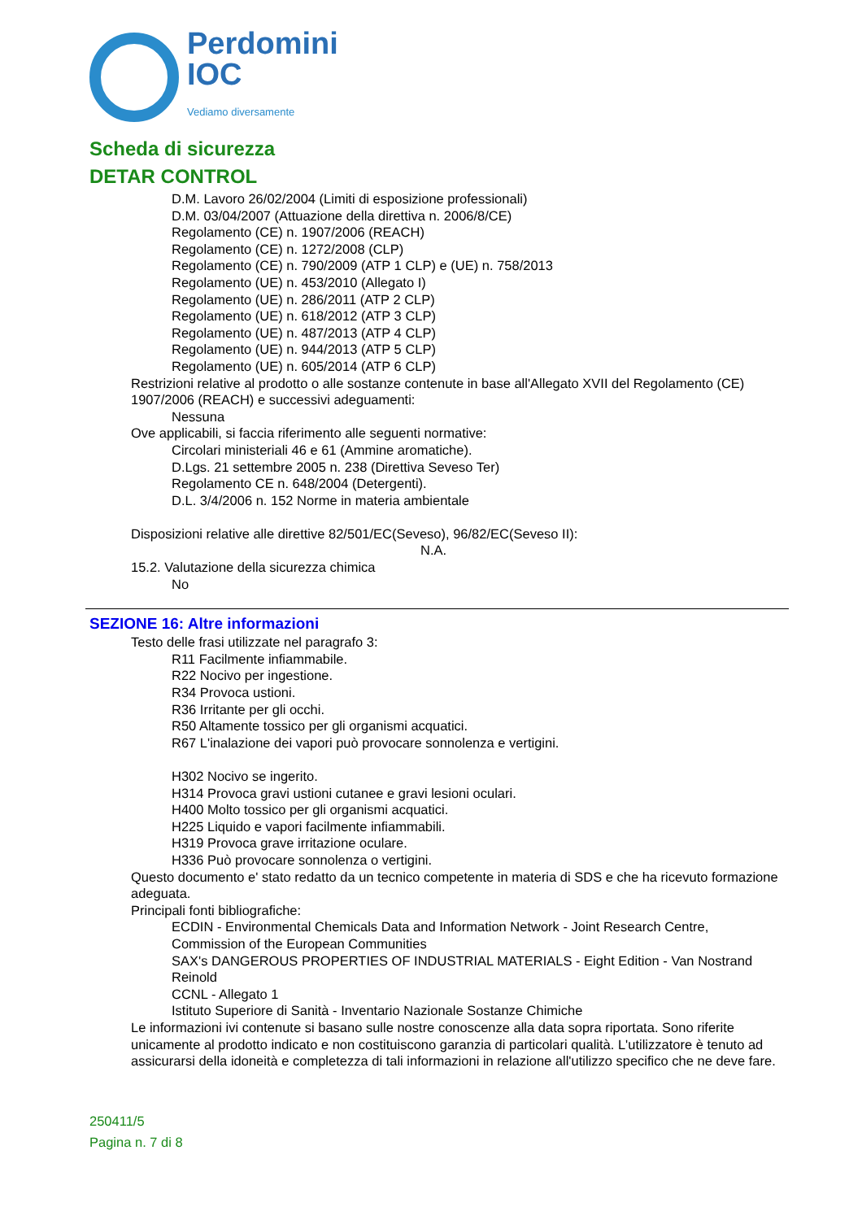Perdomini
IOC
Vediamo diversamente
Scheda di sicurezza
DETAR CONTROL
D.M. Lavoro 26/02/2004 (Limiti di esposizione professionali)
D.M. 03/04/2007 (Attuazione della direttiva n. 2006/8/CE)
Regolamento (CE) n. 1907/2006 (REACH)
Regolamento (CE) n. 1272/2008 (CLP)
Regolamento (CE) n. 790/2009 (ATP 1 CLP) e (UE) n. 758/2013
Regolamento (UE) n. 453/2010 (Allegato I)
Regolamento (UE) n. 286/2011 (ATP 2 CLP)
Regolamento (UE) n. 618/2012 (ATP 3 CLP)
Regolamento (UE) n. 487/2013 (ATP 4 CLP)
Regolamento (UE) n. 944/2013 (ATP 5 CLP)
Regolamento (UE) n. 605/2014 (ATP 6 CLP)
Restrizioni relative al prodotto o alle sostanze contenute in base all'Allegato XVII del Regolamento (CE) 1907/2006 (REACH) e successivi adeguamenti:
Nessuna
Ove applicabili, si faccia riferimento alle seguenti normative:
Circolari ministeriali 46 e 61 (Ammine aromatiche).
D.Lgs. 21 settembre 2005 n. 238 (Direttiva Seveso Ter)
Regolamento CE n. 648/2004 (Detergenti).
D.L. 3/4/2006 n. 152 Norme in materia ambientale
Disposizioni relative alle direttive 82/501/EC(Seveso), 96/82/EC(Seveso II):
N.A.
15.2. Valutazione della sicurezza chimica
No
SEZIONE 16: Altre informazioni
Testo delle frasi utilizzate nel paragrafo 3:
R11 Facilmente infiammabile.
R22 Nocivo per ingestione.
R34 Provoca ustioni.
R36 Irritante per gli occhi.
R50 Altamente tossico per gli organismi acquatici.
R67 L'inalazione dei vapori può provocare sonnolenza e vertigini.
H302 Nocivo se ingerito.
H314 Provoca gravi ustioni cutanee e gravi lesioni oculari.
H400 Molto tossico per gli organismi acquatici.
H225 Liquido e vapori facilmente infiammabili.
H319 Provoca grave irritazione oculare.
H336 Può provocare sonnolenza o vertigini.
Questo documento e' stato redatto da un tecnico competente in materia di SDS e che ha ricevuto formazione adeguata.
Principali fonti bibliografiche:
ECDIN - Environmental Chemicals Data and Information Network - Joint Research Centre, Commission of the European Communities
SAX's DANGEROUS PROPERTIES OF INDUSTRIAL MATERIALS - Eight Edition - Van Nostrand Reinold
CCNL - Allegato 1
Istituto Superiore di Sanità - Inventario Nazionale Sostanze Chimiche
Le informazioni ivi contenute si basano sulle nostre conoscenze alla data sopra riportata. Sono riferite unicamente al prodotto indicato e non costituiscono garanzia di particolari qualità. L'utilizzatore è tenuto ad assicurarsi della idoneità e completezza di tali informazioni in relazione all'utilizzo specifico che ne deve fare.
250411/5
Pagina n. 7 di 8